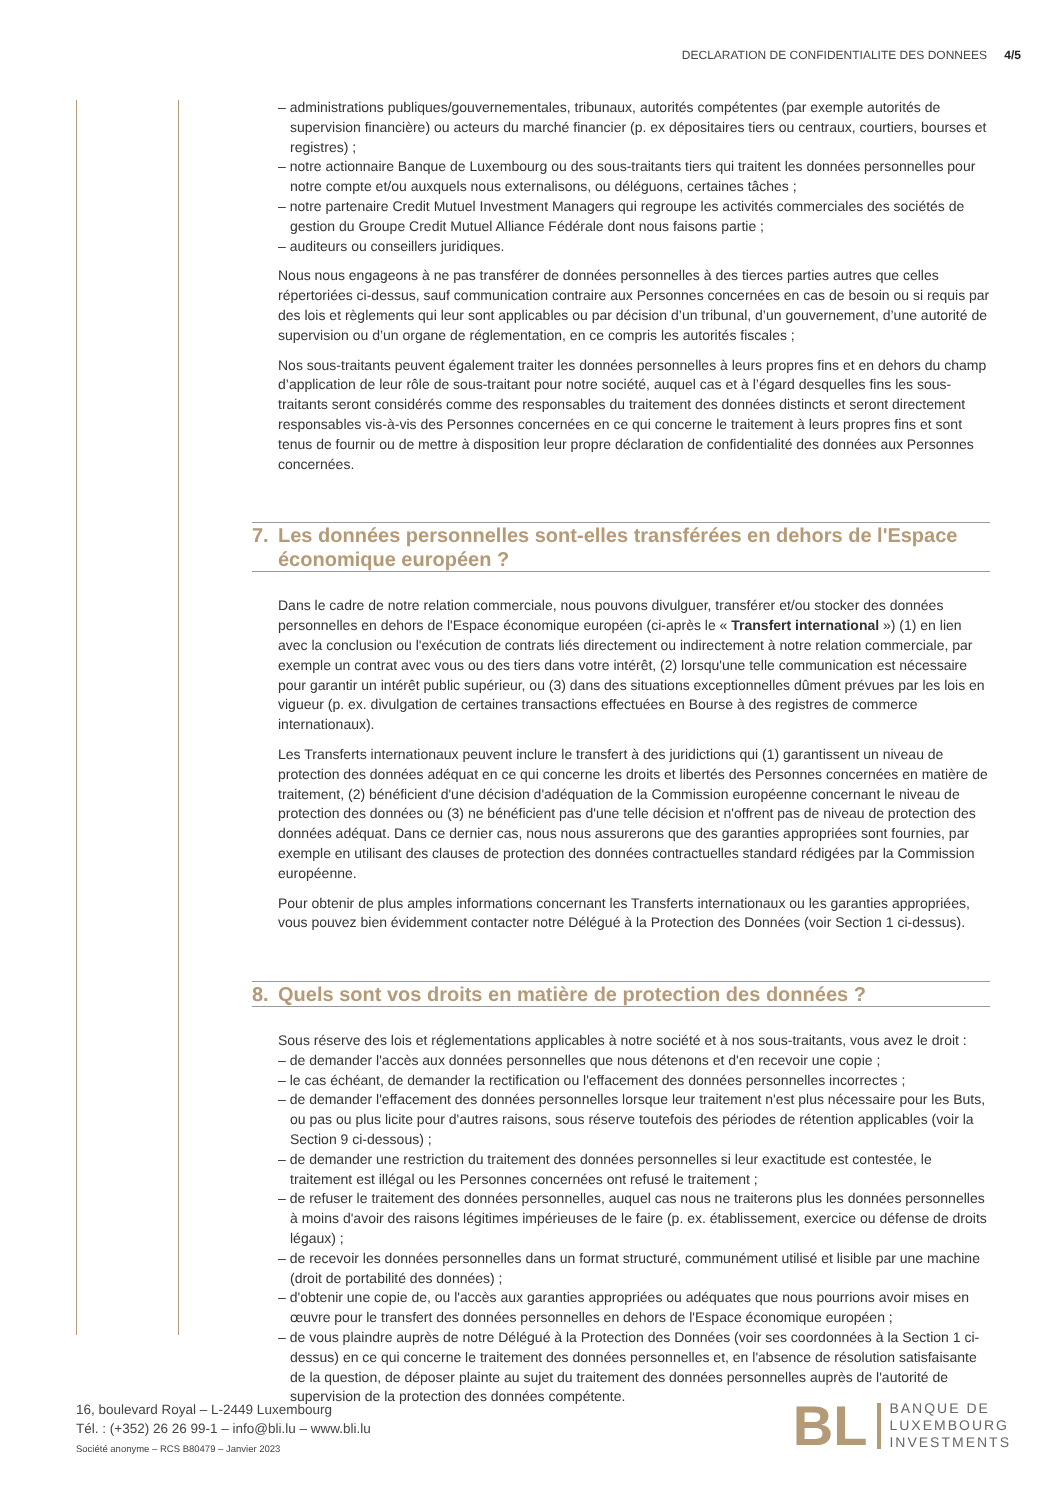DECLARATION DE CONFIDENTIALITE DES DONNEES 4/5
– administrations publiques/gouvernementales, tribunaux, autorités compétentes (par exemple autorités de supervision financière) ou acteurs du marché financier (p. ex dépositaires tiers ou centraux, courtiers, bourses et registres) ;
– notre actionnaire Banque de Luxembourg ou des sous-traitants tiers qui traitent les données personnelles pour notre compte et/ou auxquels nous externalisons, ou déléguons, certaines tâches ;
– notre partenaire Credit Mutuel Investment Managers qui regroupe les activités commerciales des sociétés de gestion du Groupe Credit Mutuel Alliance Fédérale dont nous faisons partie ;
– auditeurs ou conseillers juridiques.
Nous nous engageons à ne pas transférer de données personnelles à des tierces parties autres que celles répertoriées ci-dessus, sauf communication contraire aux Personnes concernées en cas de besoin ou si requis par des lois et règlements qui leur sont applicables ou par décision d’un tribunal, d’un gouvernement, d’une autorité de supervision ou d’un organe de réglementation, en ce compris les autorités fiscales ;
Nos sous-traitants peuvent également traiter les données personnelles à leurs propres fins et en dehors du champ d’application de leur rôle de sous-traitant pour notre société, auquel cas et à l’égard desquelles fins les sous-traitants seront considérés comme des responsables du traitement des données distincts et seront directement responsables vis-à-vis des Personnes concernées en ce qui concerne le traitement à leurs propres fins et sont tenus de fournir ou de mettre à disposition leur propre déclaration de confidentialité des données aux Personnes concernées.
7. Les données personnelles sont-elles transférées en dehors de l'Espace économique européen ?
Dans le cadre de notre relation commerciale, nous pouvons divulguer, transférer et/ou stocker des données personnelles en dehors de l'Espace économique européen (ci-après le « Transfert international ») (1) en lien avec la conclusion ou l'exécution de contrats liés directement ou indirectement à notre relation commerciale, par exemple un contrat avec vous ou des tiers dans votre intérêt, (2) lorsqu'une telle communication est nécessaire pour garantir un intérêt public supérieur, ou (3) dans des situations exceptionnelles dûment prévues par les lois en vigueur (p. ex. divulgation de certaines transactions effectuées en Bourse à des registres de commerce internationaux).
Les Transferts internationaux peuvent inclure le transfert à des juridictions qui (1) garantissent un niveau de protection des données adéquat en ce qui concerne les droits et libertés des Personnes concernées en matière de traitement, (2) bénéficient d'une décision d'adéquation de la Commission européenne concernant le niveau de protection des données ou (3) ne bénéficient pas d'une telle décision et n'offrent pas de niveau de protection des données adéquat. Dans ce dernier cas, nous nous assurerons que des garanties appropriées sont fournies, par exemple en utilisant des clauses de protection des données contractuelles standard rédigées par la Commission européenne.
Pour obtenir de plus amples informations concernant les Transferts internationaux ou les garanties appropriées, vous pouvez bien évidemment contacter notre Délégué à la Protection des Données (voir Section 1 ci-dessus).
8. Quels sont vos droits en matière de protection des données ?
Sous réserve des lois et réglementations applicables à notre société et à nos sous-traitants, vous avez le droit :
– de demander l'accès aux données personnelles que nous détenons et d'en recevoir une copie ;
– le cas échéant, de demander la rectification ou l'effacement des données personnelles incorrectes ;
– de demander l'effacement des données personnelles lorsque leur traitement n'est plus nécessaire pour les Buts, ou pas ou plus licite pour d'autres raisons, sous réserve toutefois des périodes de rétention applicables (voir la Section 9 ci-dessous) ;
– de demander une restriction du traitement des données personnelles si leur exactitude est contestée, le traitement est illégal ou les Personnes concernées ont refusé le traitement ;
– de refuser le traitement des données personnelles, auquel cas nous ne traiterons plus les données personnelles à moins d'avoir des raisons légitimes impérieuses de le faire (p. ex. établissement, exercice ou défense de droits légaux) ;
– de recevoir les données personnelles dans un format structuré, communément utilisé et lisible par une machine (droit de portabilité des données) ;
– d'obtenir une copie de, ou l'accès aux garanties appropriées ou adéquates que nous pourrions avoir mises en œuvre pour le transfert des données personnelles en dehors de l'Espace économique européen ;
– de vous plaindre auprès de notre Délégué à la Protection des Données (voir ses coordonnées à la Section 1 ci-dessus) en ce qui concerne le traitement des données personnelles et, en l'absence de résolution satisfaisante de la question, de déposer plainte au sujet du traitement des données personnelles auprès de l'autorité de supervision de la protection des données compétente.
16, boulevard Royal – L-2449 Luxembourg
Tél. : (+352) 26 26 99-1 – info@bli.lu – www.bli.lu
Société anonyme – RCS B80479 – Janvier 2023
BL BANQUE DE
LUXEMBOURG
INVESTMENTS